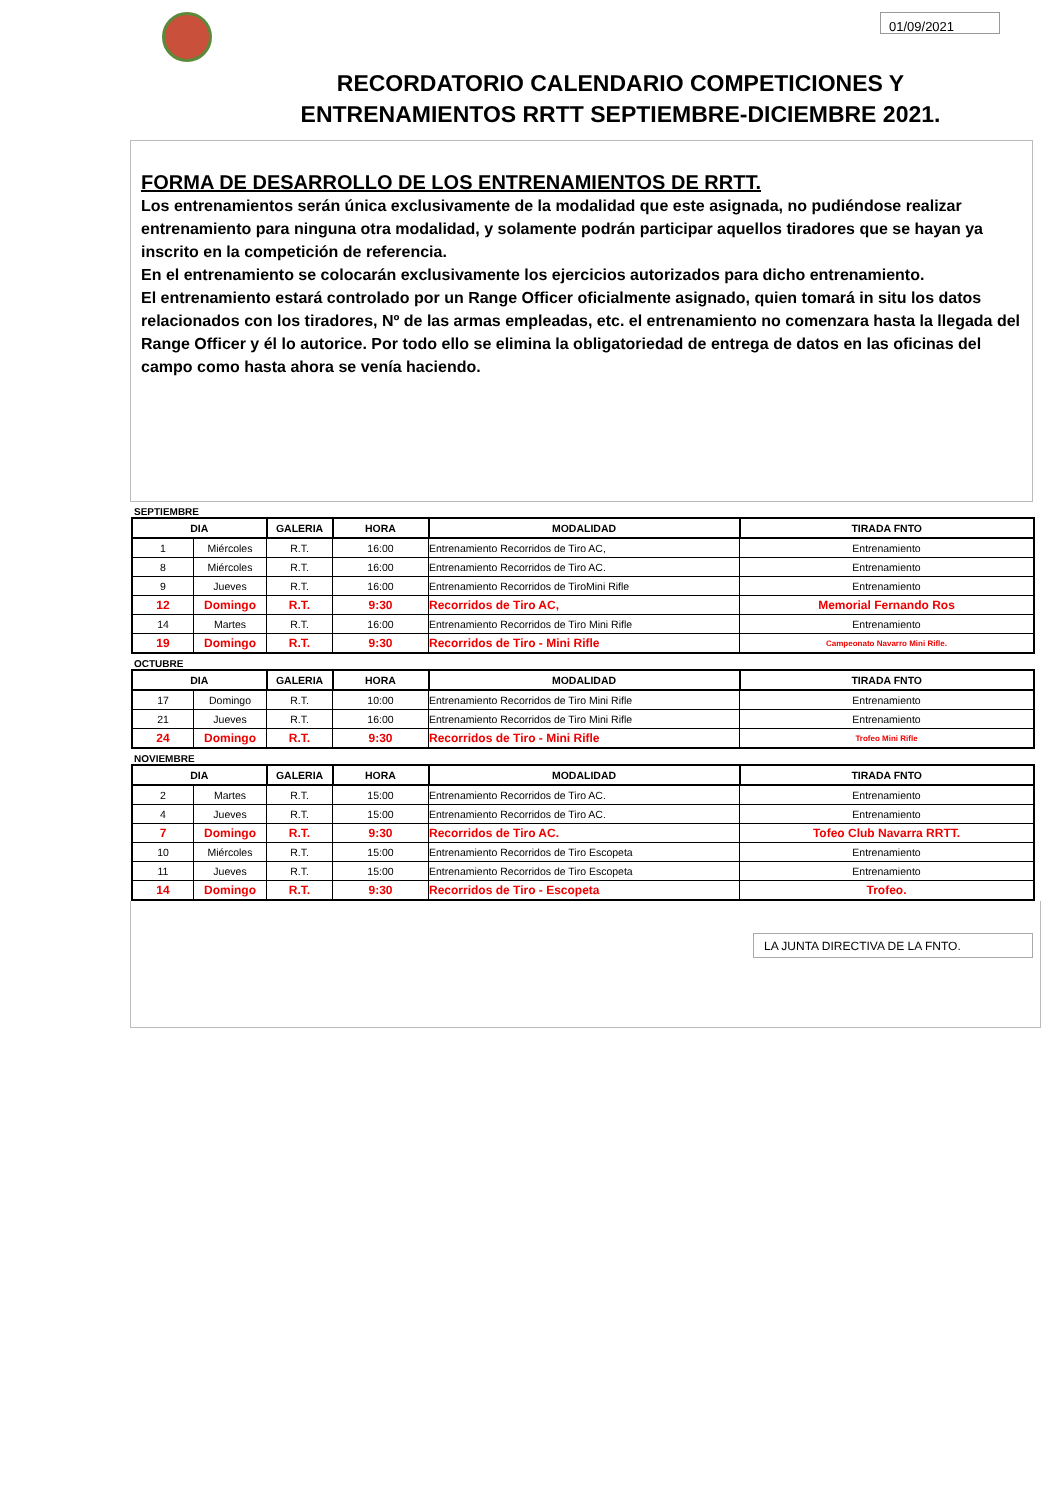01/09/2021
RECORDATORIO CALENDARIO COMPETICIONES Y
ENTRENAMIENTOS RRTT SEPTIEMBRE-DICIEMBRE 2021.
FORMA DE DESARROLLO DE LOS ENTRENAMIENTOS DE RRTT.
Los entrenamientos serán única exclusivamente de la modalidad que este asignada, no pudiéndose realizar entrenamiento para ninguna otra modalidad, y solamente podrán participar aquellos tiradores que se hayan ya inscrito en la competición de referencia.
En el entrenamiento se colocarán exclusivamente los ejercicios autorizados para dicho entrenamiento.
El entrenamiento estará controlado por un Range Officer oficialmente asignado, quien tomará in situ los datos relacionados con los tiradores, Nº de las armas empleadas, etc. el entrenamiento no comenzara hasta la llegada del Range Officer y él lo autorice. Por todo ello se elimina la obligatoriedad de entrega de datos en las oficinas del campo como hasta ahora se venía haciendo.
SEPTIEMBRE
| DIA | | GALERIA | HORA | MODALIDAD | TIRADA FNTO |
| --- | --- | --- | --- | --- | --- |
| 1 | Miércoles | R.T. | 16:00 | Entrenamiento Recorridos de Tiro AC, | Entrenamiento |
| 8 | Miércoles | R.T. | 16:00 | Entrenamiento Recorridos de Tiro AC. | Entrenamiento |
| 9 | Jueves | R.T. | 16:00 | Entrenamiento Recorridos de TiroMini Rifle | Entrenamiento |
| 12 | Domingo | R.T. | 9:30 | Recorridos de Tiro AC, | Memorial Fernando Ros |
| 14 | Martes | R.T. | 16:00 | Entrenamiento Recorridos de Tiro Mini Rifle | Entrenamiento |
| 19 | Domingo | R.T. | 9:30 | Recorridos de Tiro - Mini Rifle | Campeonato Navarro Mini Rifle. |
OCTUBRE
| DIA | | GALERIA | HORA | MODALIDAD | TIRADA FNTO |
| --- | --- | --- | --- | --- | --- |
| 17 | Domingo | R.T. | 10:00 | Entrenamiento Recorridos de Tiro Mini Rifle | Entrenamiento |
| 21 | Jueves | R.T. | 16:00 | Entrenamiento Recorridos de Tiro Mini Rifle | Entrenamiento |
| 24 | Domingo | R.T. | 9:30 | Recorridos de Tiro - Mini Rifle | Trofeo Mini Rifle |
NOVIEMBRE
| DIA | | GALERIA | HORA | MODALIDAD | TIRADA FNTO |
| --- | --- | --- | --- | --- | --- |
| 2 | Martes | R.T. | 15:00 | Entrenamiento Recorridos de Tiro AC. | Entrenamiento |
| 4 | Jueves | R.T. | 15:00 | Entrenamiento Recorridos de Tiro AC. | Entrenamiento |
| 7 | Domingo | R.T. | 9:30 | Recorridos de Tiro AC. | Tofeo Club Navarra RRTT. |
| 10 | Miércoles | R.T. | 15:00 | Entrenamiento Recorridos de Tiro Escopeta | Entrenamiento |
| 11 | Jueves | R.T. | 15:00 | Entrenamiento Recorridos de Tiro Escopeta | Entrenamiento |
| 14 | Domingo | R.T. | 9:30 | Recorridos de Tiro - Escopeta | Trofeo. |
LA JUNTA DIRECTIVA DE LA FNTO.